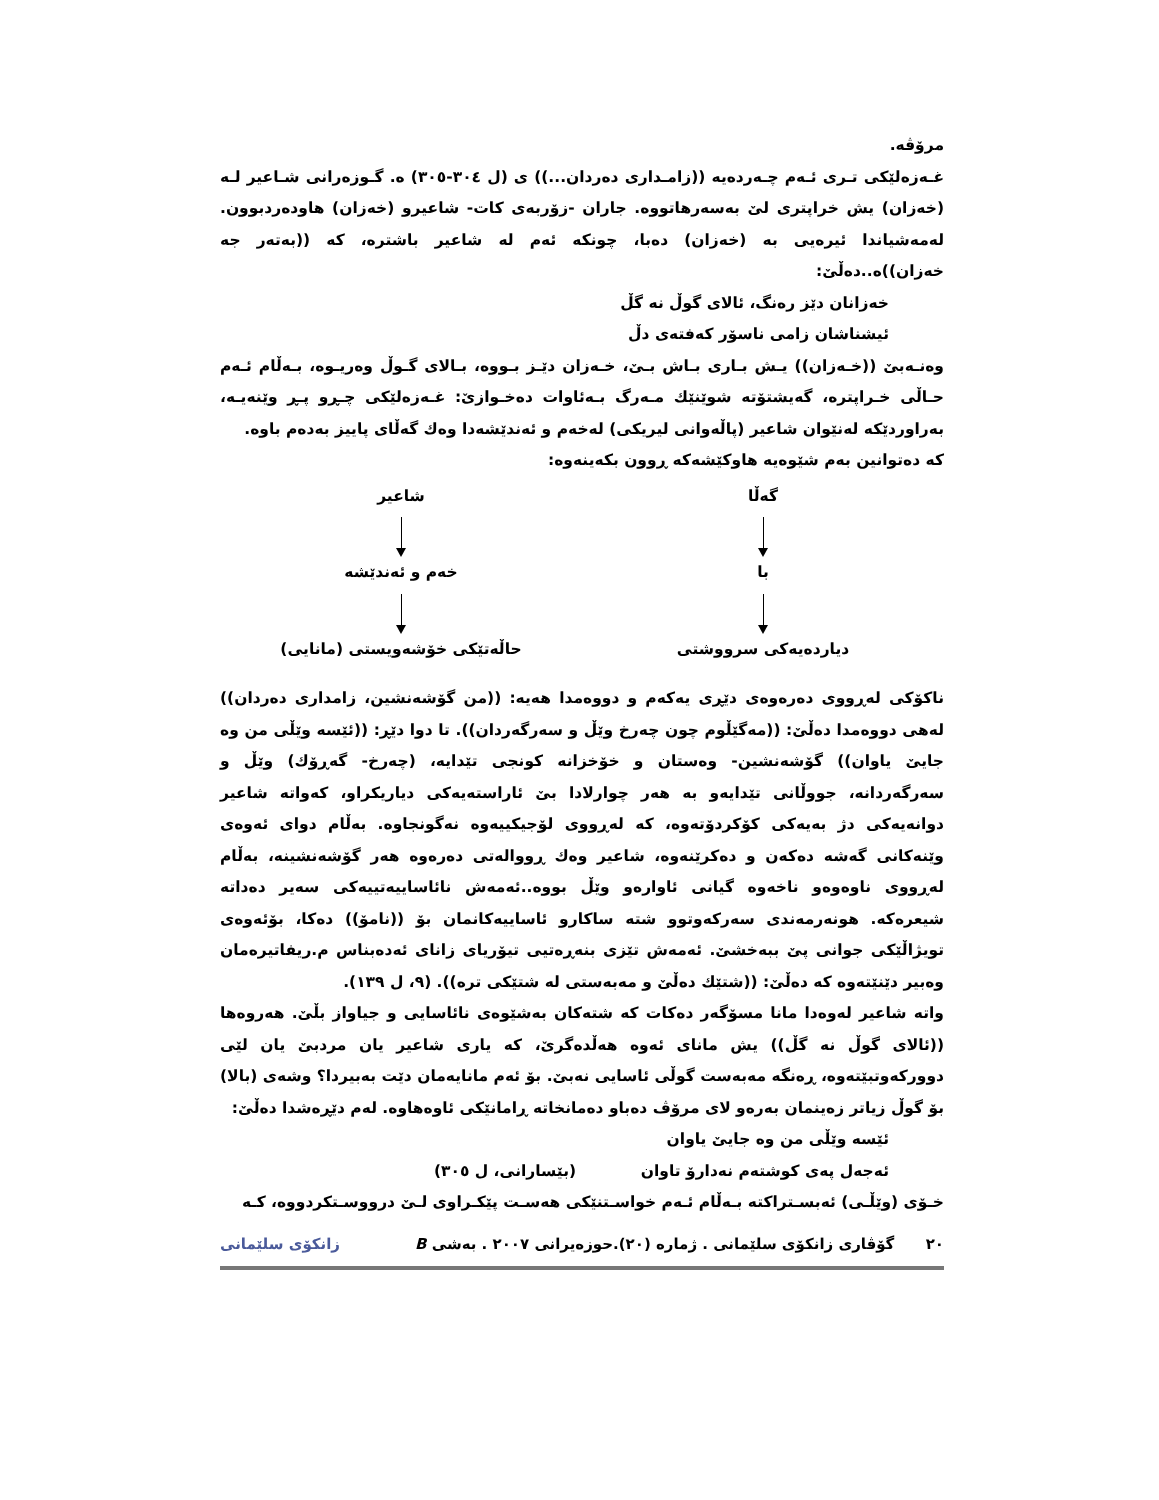مرۆڤە.
غـەزەلێکی تـری ئـەم چـەردەیە ((زامـداری دەردان...)) ی (ل ٣٠٤-٣٠٥) ە. گـوزەرانی شـاعیر لـە (خەزان) یش خراپتری لێ بەسەرهاتووە. جاران -زۆربەی کات- شاعیرو (خەزان) هاودەردبوون. لەمەشیاندا ئیرەیی بە (خەزان) دەبا، چونکە ئەم لە شاعیر باشترە، کە ((بەتەر جە خەزان))ە..دەڵێ:
خەزانان دێز رەنگ، ئالای گوڵ نە گڵ
ئیشناشان زامی ناسۆر کەفتەی دڵ
وەنـەبێ ((خـەزان)) یـش بـاری بـاش بـێ، خـەزان دێـز بـووە، بـالای گـوڵ وەریـوە، بـەڵام ئـەم حـاڵی خـراپترە، گەیشتۆتە شوێنێك مـەرگ بـەئاوات دەخـوازێ: غـەزەلێکی چـڕو پـڕ وێنەیـە، بەراوردێکە لەنێوان شاعیر (پاڵەوانی لیریکی) لەخەم و ئەندێشەدا وەك گەڵای پاییز بەدەم باوە.
کە دەتوانین بەم شێوەیە هاوکێشەکە ڕوون بکەینەوە:
گەڵا
شاعیر
با
خەم و ئەندێشە
دیاردەیەکی سرووشتی
حاڵەتێکی خۆشەویستی (مانایی)
ناکۆکی لەڕووی دەرەوەی دێڕی یەکەم و دووەمدا هەیە: ((من گۆشەنشین، زامداری دەردان)) لەهی دووەمدا دەڵێ: ((مەگێڵوم چون چەرخ وێڵ و سەرگەردان)). تا دوا دێڕ: ((ئێسە وێڵی من وە جایێ یاوان)) گۆشەنشین- وەستان و خۆخزانە کونجی تێدایە، (چەرخ- گەڕۆك) وێڵ و سەرگەردانە، جووڵانی تێدایەو بە هەر چوارلادا بێ ئاراستەیەکی دیاریکراو، کەواتە شاعیر دوانەیەکی دژ بەیەکی کۆکردۆتەوە، کە لەڕووی لۆجیکییەوە نەگونجاوە. بەڵام دوای ئەوەی وێنەکانی گەشە دەکەن و دەکرێنەوە، شاعیر وەك ڕووالەتی دەرەوە هەر گۆشەنشینە، بەڵام لەڕووی ناوەوەو ناخەوە گیانی ئاوارەو وێڵ بووە..ئەمەش نائاساییەتییەکی سەیر دەداتە شیعرەکە. هونەرمەندی سەرکەوتوو شتە ساکارو ئاساییەکانمان بۆ ((نامۆ)) دەکا، بۆئەوەی تویژاڵێکی جوانی پێ ببەخشێ. ئەمەش تێزی بنەڕەتیی تیۆریای زانای ئەدەبناس م.ریفاتیرەمان وەبیر دێنێتەوە کە دەڵێ: ((شتێك دەڵێ و مەبەستی لە شتێکی ترە)). (٩، ل ١٣٩).
واتە شاعیر لەوەدا مانا مسۆگەر دەکات کە شتەکان بەشێوەی نائاسایی و جیاواز بڵێ. هەروەها ((ئالای گوڵ نە گڵ)) یش مانای ئەوە هەڵدەگرێ، کە یاری شاعیر یان مردبێ یان لێی دوورکەوتبێتەوە، ڕەنگە مەبەست گوڵی ئاسایی نەبێ. بۆ ئەم مانایەمان دێت بەبیردا؟ وشەی (بالا) بۆ گوڵ زیاتر زەینمان بەرەو لای مرۆڤ دەباو دەمانخاتە ڕامانێکی ئاوەهاوە. لەم دێڕەشدا دەڵێ:
ئێسە وێڵی من وە جایێ یاوان
ئەجەل پەی کوشتەم نەدارۆ تاوان (بێسارانی، ل ٣٠٥)
خـۆی (وێڵـی) ئەبسـتراکتە بـەڵام ئـەم خواسـتنێکی هەسـت پێکـراوی لـێ درووسـتکردووە، کـە
٢٠ گۆڤاری زانکۆی سلێمانی . ژمارە (٢٠).حوزەیرانی ٢٠٠٧ . بەشی B زانکۆی سلێمانی